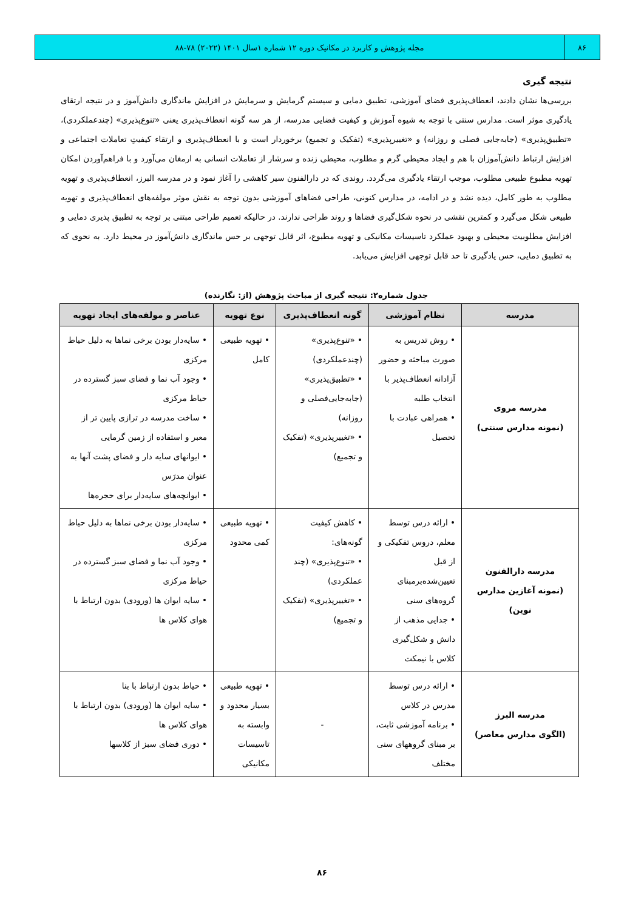۸۶ مجله پژوهش و کاربرد در مکانیک دوره ۱۲ شماره ۱سال ۱۴۰۱ (۲۰۲۲) ۷۸-۸۸
نتیجه گیری
بررسی‌ها نشان دادند، انعطاف‌پذیری فضای آموزشی، تطبیق دمایی و سیستم گرمایش و سرمایش در افزایش ماندگاری دانش‌آموز و در نتیجه ارتقای یادگیری موثر است. مدارس سنتی با توجه به شیوه آموزش و کیفیت فضایی مدرسه، از هر سه گونه انعطاف‌پذیری یعنی «تنوع‌پذیری» (چندعملکردی)، «تطبیق‌پذیری» (جابه‌جایی فصلی و روزانه) و «تغییرپذیری» (تفکیک و تجمیع) برخوردار است و با انعطاف‌پذیری و ارتقاء کیفیتِ تعاملات اجتماعی و افزایش ارتباط دانش‌آموزان با هم و ایجاد محیطی گرم و مطلوب، محیطی زنده و سرشار از تعاملات انسانی به ارمغان می‌آورد و با فراهم‌آوردن امکان تهویه مطبوع طبیعی مطلوب، موجب ارتقاء یادگیری می‌گردد. روندی که در دارالفنون سیر کاهشی را آغاز نمود و در مدرسه البرز، انعطاف‌پذیری و تهویه مطلوب به طور کامل، دیده نشد و در ادامه، در مدارس کنونی، طراحی فضاهای آموزشی بدون توجه به نقش موثر مولفه‌های انعطاف‌پذیری و تهویه طبیعی شکل می‌گیرد و کمترین نقشی در نحوه شکل‌گیری فضاها و روند طراحی ندارند. در حالیکه تعمیم طراحی مبتنی بر توجه به تطبیق پذیری دمایی و افزایش مطلوبیت محیطی و بهبود عملکرد تاسیسات مکانیکی و تهویه مطبوع، اثر قابل توجهی بر حس ماندگاری دانش‌آموز در محیط دارد. به نحوی که به تطبیق دمایی، حس یادگیری تا حد قابل توجهی افزایش می‌یابد.
جدول شماره۲: نتیجه گیری از مباحث پژوهش (از: نگارنده)
| مدرسه | نظام آموزشی | گونه انعطاف‌پذیری | نوع تهویه | عناصر و مولفه‌های ایجاد تهویه |
| --- | --- | --- | --- | --- |
| مدرسه مروی (نمونه مدارس سنتی) | • روش تدریس به صورت مباحثه و حضور آزادانه انعطاف‌پذیر با انتخاب طلبه • همراهی عبادت با تحصیل | • «تنوع‌پذیری» (چندعملکردی) • «تطبیق‌پذیری» (جابه‌جایی‌فصلی و روزانه) • «تغییرپذیری» (تفکیک و تجمیع) | • تهویه طبیعی کامل | • سایه‌دار بودن برخی نماها به دلیل حیاط مرکزی • وجود آب نما و فضای سبز گسترده در حیاط مرکزی • ساخت مدرسه در ترازی پایین تر از معبر و استفاده از زمین گرمایی • ایوانهای سایه دار و فضای پشت آنها به عنوان مدرَس • ایوانچه‌های سایه‌دار برای حجره‌ها |
| مدرسه دارالفنون (نمونه آغازین مدارس نوین) | • ارائه درس توسط معلم، دروس تفکیکی و از قبل تعیین‌شده‌برمبنای گروه‌های سنی • جدایی مذهب از دانش و شکل‌گیری کلاس با نیمکت | • کاهش کیفیت گونه‌های: • «تنوع‌پذیری» (چند عملکردی) • «تغییرپذیری» (تفکیک و تجمیع) | • تهویه طبیعی کمی محدود | • سایه‌دار بودن برخی نماها به دلیل حیاط مرکزی • وجود آب نما و فضای سبز گسترده در حیاط مرکزی • سایه ایوان ها (ورودی) بدون ارتباط با هوای کلاس ها |
| مدرسه البرز (الگوی مدارس معاصر) | • ارائه درس توسط مدرس در کلاس • برنامه آموزشی ثابت، بر مبنای گروههای سنی مختلف | - | • تهویه طبیعی بسیار محدود و وابسته به تاسیسات مکانیکی | • حیاط بدون ارتباط با بنا • سایه ایوان ها (ورودی) بدون ارتباط با هوای کلاس ها • دوری فضای سبز از کلاسها |
۸۶